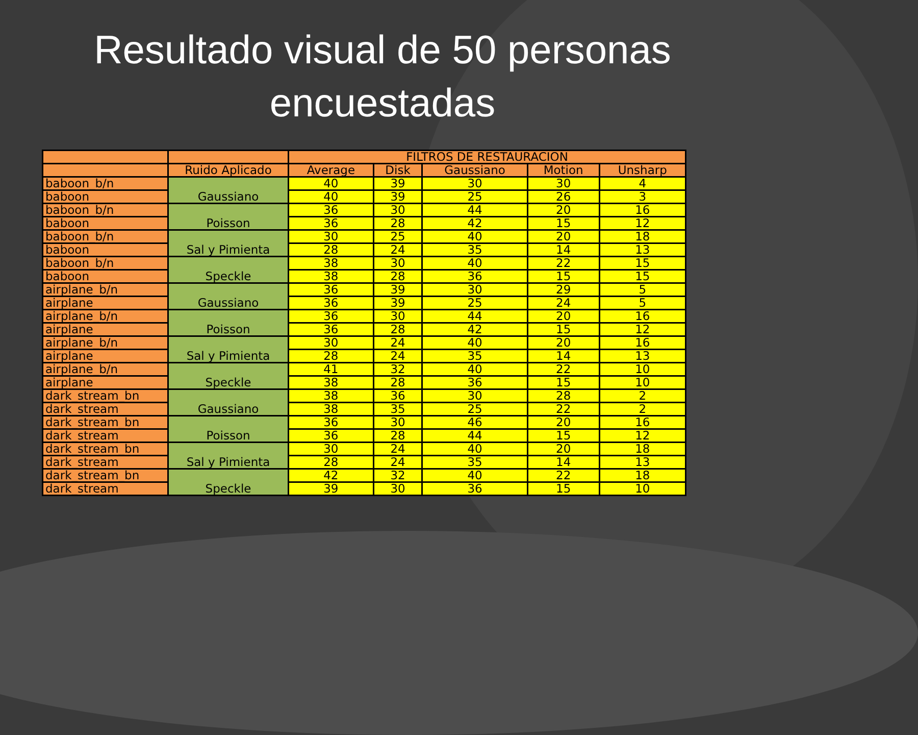Resultado visual de 50 personas
encuestadas
| | | FILTROS DE RESTAURACION | | | | |
| --- | --- | --- | --- | --- | --- | --- |
| | Ruido Aplicado | Average | Disk | Gaussiano | Motion | Unsharp |
| baboon_b/n | Gaussiano | 40 | 39 | 30 | 30 | 4 |
| baboon | | 40 | 39 | 25 | 26 | 3 |
| baboon_b/n | Poisson | 36 | 30 | 44 | 20 | 16 |
| baboon | | 36 | 28 | 42 | 15 | 12 |
| baboon_b/n | Sal y Pimienta | 30 | 25 | 40 | 20 | 18 |
| baboon | | 28 | 24 | 35 | 14 | 13 |
| baboon_b/n | Speckle | 38 | 30 | 40 | 22 | 15 |
| baboon | | 38 | 28 | 36 | 15 | 15 |
| airplane_b/n | Gaussiano | 36 | 39 | 30 | 29 | 5 |
| airplane | | 36 | 39 | 25 | 24 | 5 |
| airplane_b/n | Poisson | 36 | 30 | 44 | 20 | 16 |
| airplane | | 36 | 28 | 42 | 15 | 12 |
| airplane_b/n | Sal y Pimienta | 30 | 24 | 40 | 20 | 16 |
| airplane | | 28 | 24 | 35 | 14 | 13 |
| airplane_b/n | Speckle | 41 | 32 | 40 | 22 | 10 |
| airplane | | 38 | 28 | 36 | 15 | 10 |
| dark_stream_bn | Gaussiano | 38 | 36 | 30 | 28 | 2 |
| dark_stream | | 38 | 35 | 25 | 22 | 2 |
| dark_stream_bn | Poisson | 36 | 30 | 46 | 20 | 16 |
| dark_stream | | 36 | 28 | 44 | 15 | 12 |
| dark_stream_bn | Sal y Pimienta | 30 | 24 | 40 | 20 | 18 |
| dark_stream | | 28 | 24 | 35 | 14 | 13 |
| dark_stream_bn | Speckle | 42 | 32 | 40 | 22 | 18 |
| dark_stream | | 39 | 30 | 36 | 15 | 10 |